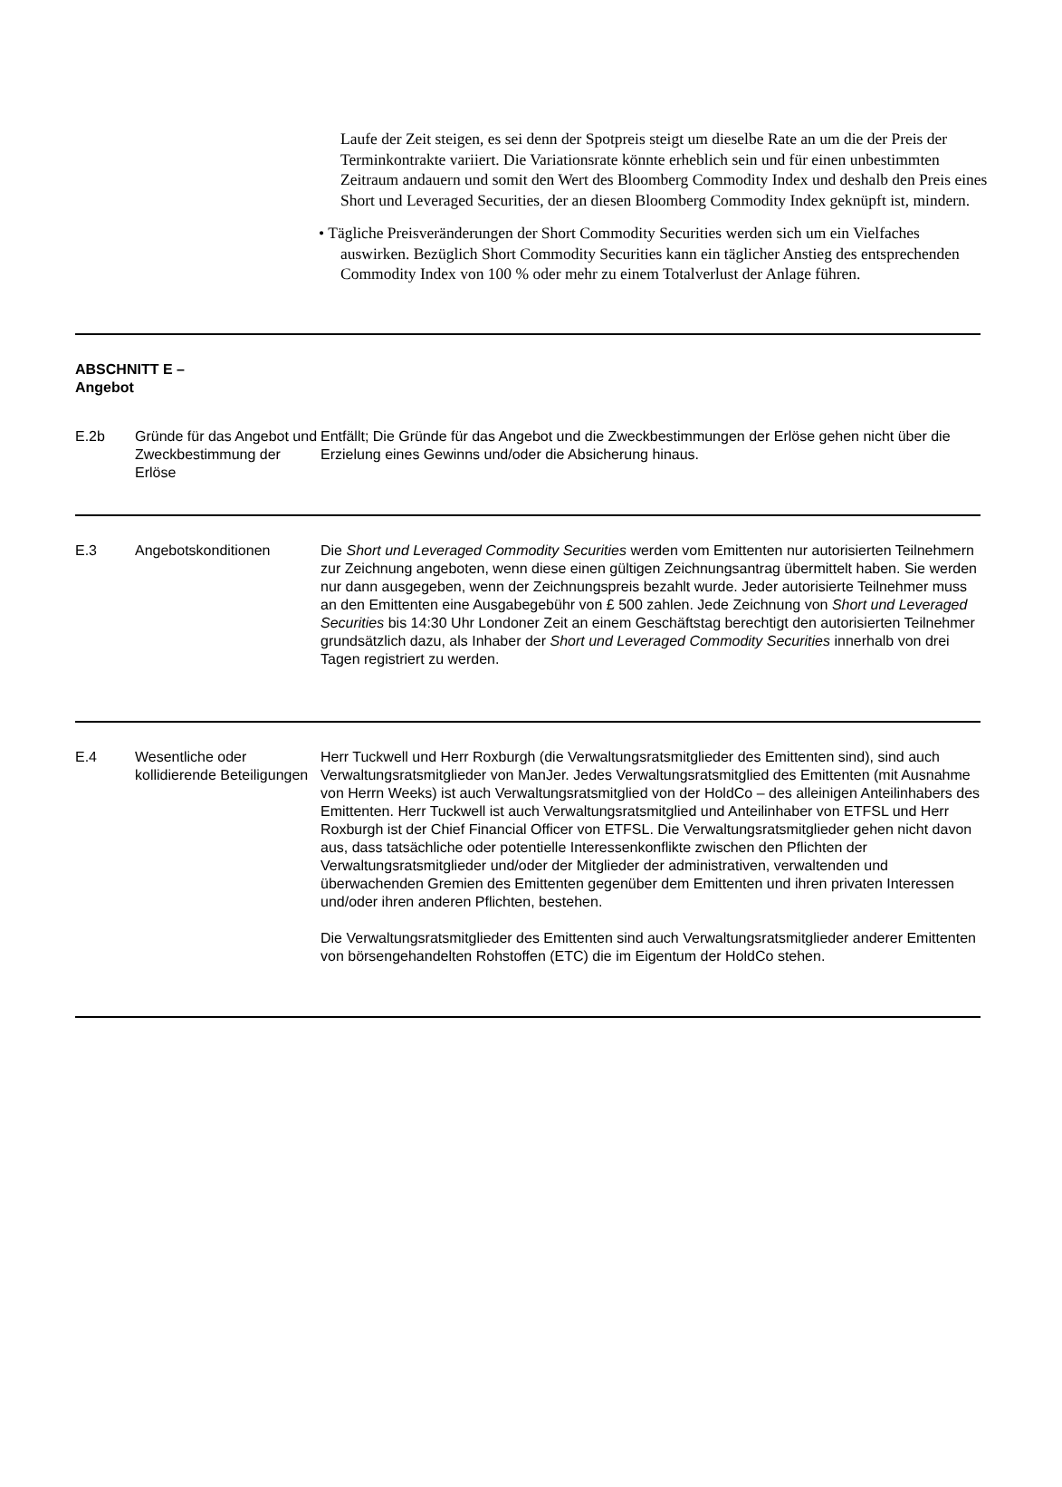Laufe der Zeit steigen, es sei denn der Spotpreis steigt um dieselbe Rate an um die der Preis der Terminkontrakte variiert. Die Variationsrate könnte erheblich sein und für einen unbestimmten Zeitraum andauern und somit den Wert des Bloomberg Commodity Index und deshalb den Preis eines Short und Leveraged Securities, der an diesen Bloomberg Commodity Index geknüpft ist, mindern.
• Tägliche Preisveränderungen der Short Commodity Securities werden sich um ein Vielfaches auswirken. Bezüglich Short Commodity Securities kann ein täglicher Anstieg des entsprechenden Commodity Index von 100 % oder mehr zu einem Totalverlust der Anlage führen.
| ABSCHNITT E – Angebot | | |
| E.2b | Gründe für das Angebot und Zweckbestimmung der Erlöse | Entfällt; Die Gründe für das Angebot und die Zweckbestimmungen der Erlöse gehen nicht über die Erzielung eines Gewinns und/oder die Absicherung hinaus. |
| E.3 | Angebotskonditionen | Die Short und Leveraged Commodity Securities werden vom Emittenten nur autorisierten Teilnehmern zur Zeichnung angeboten, wenn diese einen gültigen Zeichnungsantrag übermittelt haben. Sie werden nur dann ausgegeben, wenn der Zeichnungspreis bezahlt wurde. Jeder autorisierte Teilnehmer muss an den Emittenten eine Ausgabegebühr von £ 500 zahlen. Jede Zeichnung von Short und Leveraged Securities bis 14:30 Uhr Londoner Zeit an einem Geschäftstag berechtigt den autorisierten Teilnehmer grundsätzlich dazu, als Inhaber der Short und Leveraged Commodity Securities innerhalb von drei Tagen registriert zu werden. |
| E.4 | Wesentliche oder kollidierende Beteiligungen | Herr Tuckwell und Herr Roxburgh (die Verwaltungsratsmitglieder des Emittenten sind), sind auch Verwaltungsratsmitglieder von ManJer. Jedes Verwaltungsratsmitglied des Emittenten (mit Ausnahme von Herrn Weeks) ist auch Verwaltungsratsmitglied von der HoldCo – des alleinigen Anteilinhabers des Emittenten. Herr Tuckwell ist auch Verwaltungsratsmitglied und Anteilinhaber von ETFSL und Herr Roxburgh ist der Chief Financial Officer von ETFSL. Die Verwaltungsratsmitglieder gehen nicht davon aus, dass tatsächliche oder potentielle Interessenkonflikte zwischen den Pflichten der Verwaltungsratsmitglieder und/oder der Mitglieder der administrativen, verwaltenden und überwachenden Gremien des Emittenten gegenüber dem Emittenten und ihren privaten Interessen und/oder ihren anderen Pflichten, bestehen. Die Verwaltungsratsmitglieder des Emittenten sind auch Verwaltungsratsmitglieder anderer Emittenten von börsengehandelten Rohstoffen (ETC) die im Eigentum der HoldCo stehen. |